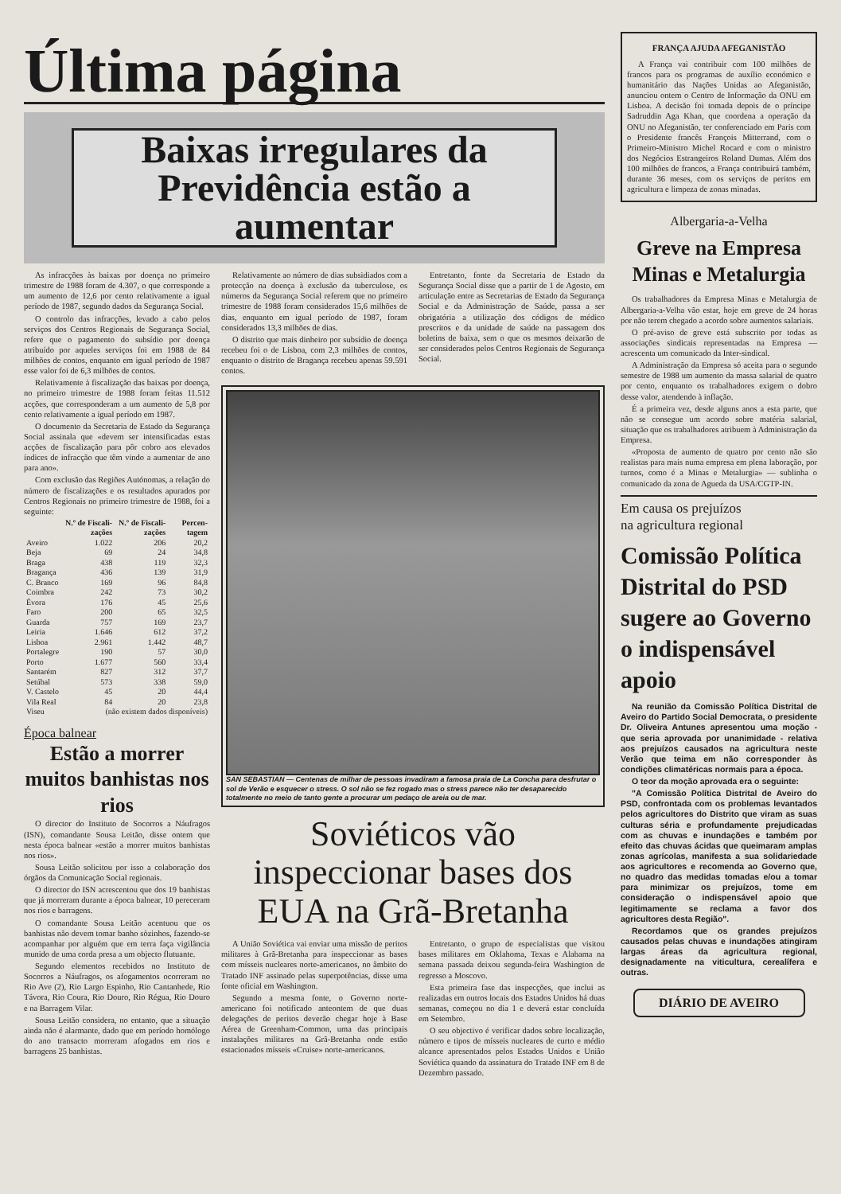Última página
Baixas irregulares da Previdência estão a aumentar
As infracções às baixas por doença no primeiro trimestre de 1988 foram de 4.307, o que corresponde a um aumento de 12,6 por cento relativamente a igual período de 1987, segundo dados da Segurança Social.
O controlo das infracções, levado a cabo pelos serviços dos Centros Regionais de Segurança Social, refere que o pagamento do subsídio por doença atribuído por aqueles serviços foi em 1988 de 84 milhões de contos, enquanto em igual período de 1987 esse valor foi de 6,3 milhões de contos.
Relativamente à fiscalização das baixas por doença, no primeiro trimestre de 1988 foram feitas 11.512 acções, que corresponderam a um aumento de 5,8 por cento relativamente a igual período em 1987.
O documento da Secretaria de Estado da Segurança Social assinala que «devem ser intensificadas estas acções de fiscalização para pôr cobro aos elevados índices de infracção que têm vindo a aumentar de ano para ano».
Com exclusão das Regiões Autónomas, a relação do número de fiscalizações e os resultados apurados por Centros Regionais no primeiro trimestre de 1988, foi a seguinte:
| | N.º de Fiscali-zações | N.º de Fiscali-zações | Percen-tagem |
| --- | --- | --- | --- |
| Aveiro | 1.022 | 206 | 20,2 |
| Beja | 69 | 24 | 34,8 |
| Braga | 438 | 119 | 32,3 |
| Bragança | 436 | 139 | 31,9 |
| C. Branco | 169 | 96 | 84,8 |
| Coimbra | 242 | 73 | 30,2 |
| Évora | 176 | 45 | 25,6 |
| Faro | 200 | 65 | 32,5 |
| Guarda | 757 | 169 | 23,7 |
| Leiria | 1.646 | 612 | 37,2 |
| Lisboa | 2.961 | 1.442 | 48,7 |
| Portalegre | 190 | 57 | 30,0 |
| Porto | 1.677 | 560 | 33,4 |
| Santarém | 827 | 312 | 37,7 |
| Setúbal | 573 | 338 | 59,0 |
| V. Castelo | 45 | 20 | 44,4 |
| Vila Real | 84 | 20 | 23,8 |
| Viseu | (não existem dados disponíveis) | | |
Época balnear
Estão a morrer muitos banhistas nos rios
O director do Instituto de Socorros a Náufragos (ISN), comandante Sousa Leitão, disse ontem que nesta época balnear «estão a morrer muitos banhistas nos rios».
Sousa Leitão solicitou por isso a colaboração dos órgãos da Comunicação Social regionais.
O director do ISN acrescentou que dos 19 banhistas que já morreram durante a época balnear, 10 pereceram nos rios e barragens.
O comandante Sousa Leitão acentuou que os banhistas não devem tomar banho sòzinhos, fazendo-se acompanhar por alguém que em terra faça vigilância munido de uma corda presa a um objecto flutuante.
Segundo elementos recebidos no Instituto de Socorros a Náufragos, os afogamentos ocorreram no Rio Ave (2), Rio Largo Espinho, Rio Cantanhede, Rio Távora, Rio Coura, Rio Douro, Rio Régua, Rio Douro e na Barragem Vilar.
Sousa Leitão considera, no entanto, que a situação ainda não é alarmante, dado que em período homólogo do ano transacto morreram afogados em rios e barragens 25 banhistas.
Relativamente ao número de dias subsidiados com a protecção na doença à exclusão da tuberculose, os números da Segurança Social referem que no primeiro trimestre de 1988 foram considerados 15,6 milhões de dias, enquanto em igual período de 1987, foram considerados 13,3 milhões de dias.
O distrito que mais dinheiro por subsídio de doença recebeu foi o de Lisboa, com 2,3 milhões de contos, enquanto o distrito de Bragança recebeu apenas 59.591 contos.
Entretanto, fonte da Secretaria de Estado da Segurança Social disse que a partir de 1 de Agosto, em articulação entre as Secretarias de Estado da Segurança Social e da Administração de Saúde, passa a ser obrigatória a utilização dos códigos de médico prescritos e da unidade de saúde na passagem dos boletins de baixa, sem o que os mesmos deixarão de ser considerados pelos Centros Regionais de Segurança Social.
SAN SEBASTIAN — Centenas de milhar de pessoas invadiram a famosa praia de La Concha para desfrutar o sol de Verão e esquecer o stress. O sol não se fez rogado mas o stress parece não ter desaparecido totalmente no meio de tanto gente a procurar um pedaço de areia ou de mar.
Soviéticos vão inspeccionar bases dos EUA na Grã-Bretanha
A União Soviética vai enviar uma missão de peritos militares à Grã-Bretanha para inspeccionar as bases com mísseis nucleares norte-americanos, no âmbito do Tratado INF assinado pelas superpotências, disse uma fonte oficial em Washington.
Segundo a mesma fonte, o Governo norte-americano foi notificado anteontem de que duas delegações de peritos deverão chegar hoje à Base Aérea de Greenham-Common, uma das principais instalações militares na Grã-Bretanha onde estão estacionados mísseis «Cruise» norte-americanos.
Entretanto, o grupo de especialistas que visitou bases militares em Oklahoma, Texas e Alabama na semana passada deixou segunda-feira Washington de regresso a Moscovo.
Esta primeira fase das inspecções, que inclui as realizadas em outros locais dos Estados Unidos há duas semanas, começou no dia 1 e deverá estar concluída em Setembro.
O seu objectivo é verificar dados sobre localização, número e tipos de mísseis nucleares de curto e médio alcance apresentados pelos Estados Unidos e União Soviética quando da assinatura do Tratado INF em 8 de Dezembro passado.
FRANÇA AJUDA AFEGANISTÃO
A França vai contribuir com 100 milhões de francos para os programas de auxílio económico e humanitário das Nações Unidas ao Afeganistão, anunciou ontem o Centro de Informação da ONU em Lisboa. A decisão foi tomada depois de o príncipe Sadruddin Aga Khan, que coordena a operação da ONU no Afeganistão, ter conferenciado em Paris com o Presidente francês François Mitterrand, com o Primeiro-Ministro Michel Rocard e com o ministro dos Negócios Estrangeiros Roland Dumas. Além dos 100 milhões de francos, a França contribuirá também, durante 36 meses, com os serviços de peritos em agricultura e limpeza de zonas minadas.
Albergaria-a-Velha
Greve na Empresa Minas e Metalurgia
Os trabalhadores da Empresa Minas e Metalurgia de Albergaria-a-Velha vão estar, hoje em greve de 24 horas por não terem chegado a acordo sobre aumentos salariais.
O pré-aviso de greve está subscrito por todas as associações sindicais representadas na Empresa — acrescenta um comunicado da Inter-sindical.
A Administração da Empresa só aceita para o segundo semestre de 1988 um aumento da massa salarial de quatro por cento, enquanto os trabalhadores exigem o dobro desse valor, atendendo à inflação.
É a primeira vez, desde alguns anos a esta parte, que não se consegue um acordo sobre matéria salarial, situação que os trabalhadores atribuem à Administração da Empresa.
«Proposta de aumento de quatro por cento não são realistas para mais numa empresa em plena laboração, por turnos, como é a Minas e Metalurgia» — sublinha o comunicado da zona de Agueda da USA/CGTP-IN.
Em causa os prejuízos
na agricultura regional
Comissão Política Distrital do PSD sugere ao Governo o indispensável apoio
Na reunião da Comissão Política Distrital de Aveiro do Partido Social Democrata, o presidente Dr. Oliveira Antunes apresentou uma moção - que seria aprovada por unanimidade - relativa aos prejuízos causados na agricultura neste Verão que teima em não corresponder às condições climatéricas normais para a época.
O teor da moção aprovada era o seguinte:
"A Comissão Política Distrital de Aveiro do PSD, confrontada com os problemas levantados pelos agricultores do Distrito que viram as suas culturas séria e profundamente prejudicadas com as chuvas e inundações e também por efeito das chuvas ácidas que queimaram amplas zonas agrícolas, manifesta a sua solidariedade aos agricultores e recomenda ao Governo que, no quadro das medidas tomadas e/ou a tomar para minimizar os prejuízos, tome em consideração o indispensável apoio que legitimamente se reclama a favor dos agricultores desta Região".
Recordamos que os grandes prejuízos causados pelas chuvas e inundações atingiram largas áreas da agricultura regional, designadamente na viticultura, cerealífera e outras.
DIÁRIO DE AVEIRO